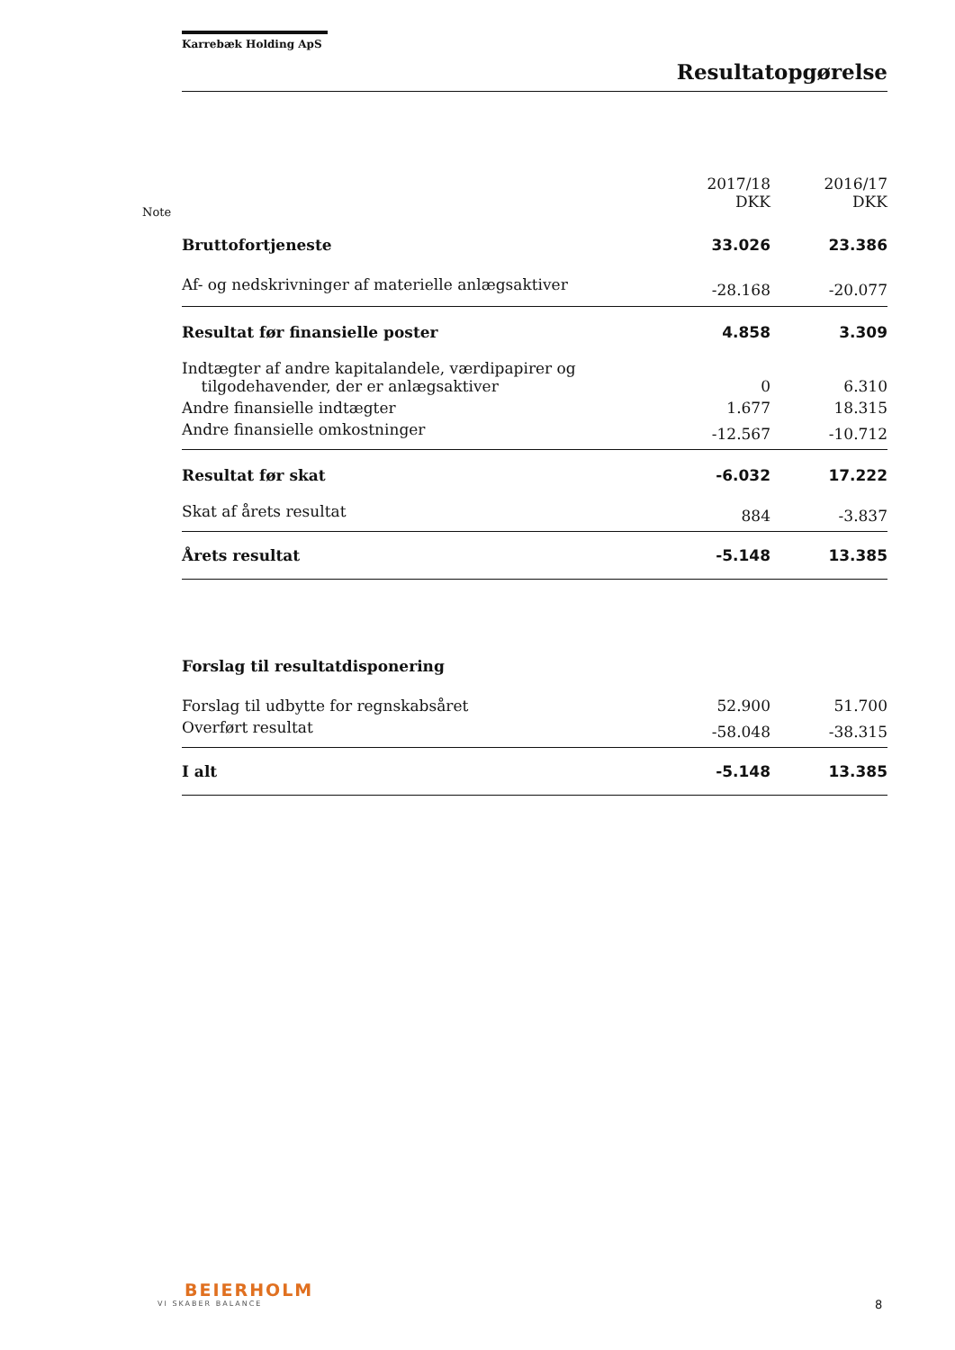Karrebæk Holding ApS
Resultatopgørelse
Note
| | 2017/18 DKK | 2016/17 DKK |
| --- | --- | --- |
| Bruttofortjeneste | 33.026 | 23.386 |
| Af- og nedskrivninger af materielle anlægsaktiver | -28.168 | -20.077 |
| Resultat før finansielle poster | 4.858 | 3.309 |
| Indtægter af andre kapitalandele, værdipapirer og tilgodehavender, der er anlægsaktiver | 0 | 6.310 |
| Andre finansielle indtægter | 1.677 | 18.315 |
| Andre finansielle omkostninger | -12.567 | -10.712 |
| Resultat før skat | -6.032 | 17.222 |
| Skat af årets resultat | 884 | -3.837 |
| Årets resultat | -5.148 | 13.385 |
| Forslag til resultatdisponering | | |
| Forslag til udbytte for regnskabsåret | 52.900 | 51.700 |
| Overført resultat | -58.048 | -38.315 |
| I alt | -5.148 | 13.385 |
BEIERHOLM
VI SKABER BALANCE
8